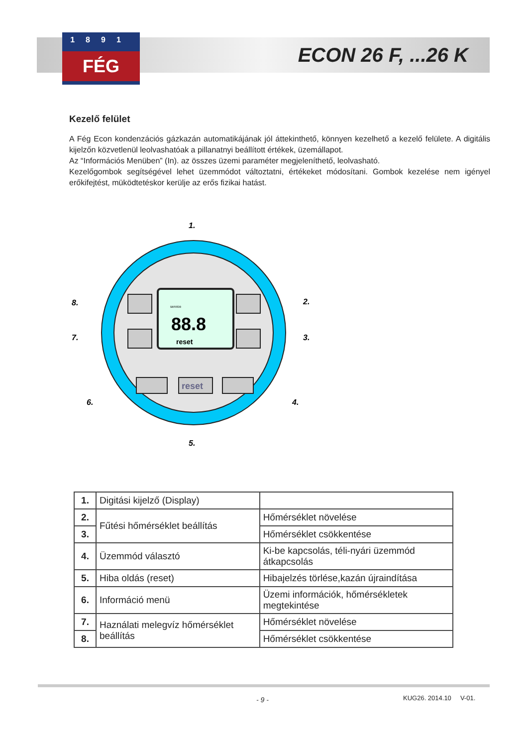1891
FÉG
ECON 26 F, ...26 K
Kezelő felület
A Fég Econ kondenzációs gázkazán automatikájának jól áttekinthető, könnyen kezelhető a kezelő felülete. A digitális kijelzőn közvetlenül leolvashatóak a pillanatnyi beállított értékek, üzemállapot.
Az “Információs Menüben” (In). az összes üzemi paraméter megjeleníthető, leolvasható.
Kezelőgombok segítségével lehet üzemmódot változtatni, értékeket módosítani. Gombok kezelése nem igényel erőkifejtést, müködtetéskor kerülje az erős fizikai hatást.
88.8
reset
service
reset
8.
7.
2.
3.
1.
6.
4.
5.
| 1. | Digitási kijelző (Display) | |
| 2. | Fűtési hőmérséklet beállítás | Hőmérséklet növelése |
| 3. | | Hőmérséklet csökkentése |
| 4. | Üzemmód választó | Ki-be kapcsolás, téli-nyári üzemmód átkapcsolás |
| 5. | Hiba oldás (reset) | Hibajelzés törlése,kazán újraindítása |
| 6. | Információ menü | Üzemi információk, hőmérsékletek megtekintése |
| 7. | Haználati melegvíz hőmérséklet beállítás | Hőmérséklet növelése |
| 8. | | Hőmérséklet csökkentése |
- 9 - KUG26. 2014.10 V-01.